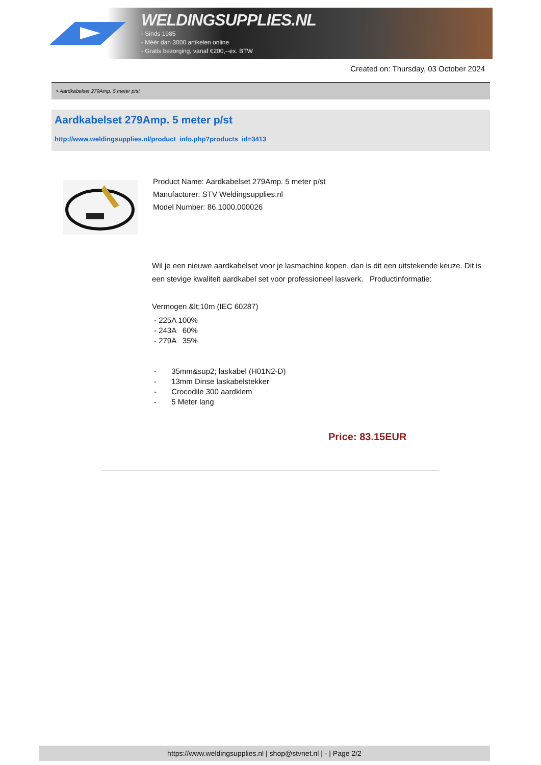WELDINGSUPPLIES.NL
- Sinds 1985
- Méér dan 3000 artikelen online
- Gratis bezorging, vanaf €200,--ex. BTW
Created on: Thursday, 03 October 2024
> Aardkabelset 279Amp. 5 meter p/st
Aardkabelset 279Amp. 5 meter p/st
http://www.weldingsupplies.nl/product_info.php?products_id=3413
Product Name: Aardkabelset 279Amp. 5 meter p/st
Manufacturer: STV Weldingsupplies.nl
Model Number: 86.1000.000026
Wil je een nieuwe aardkabelset voor je lasmachine kopen, dan is dit een uitstekende keuze. Dit is een stevige kwaliteit aardkabel set voor professioneel laswerk. Productinformatie:
Vermogen &lt;10m (IEC 60287)
- 225A 100%
- 243A 60%
- 279A 35%
- 35mm&sup2; laskabel (H01N2-D)
- 13mm Dinse laskabelstekker
- Crocodile 300 aardklem
- 5 Meter lang
Price: 83.15EUR
https://www.weldingsupplies.nl | shop@stvnet.nl | - | Page 2/2